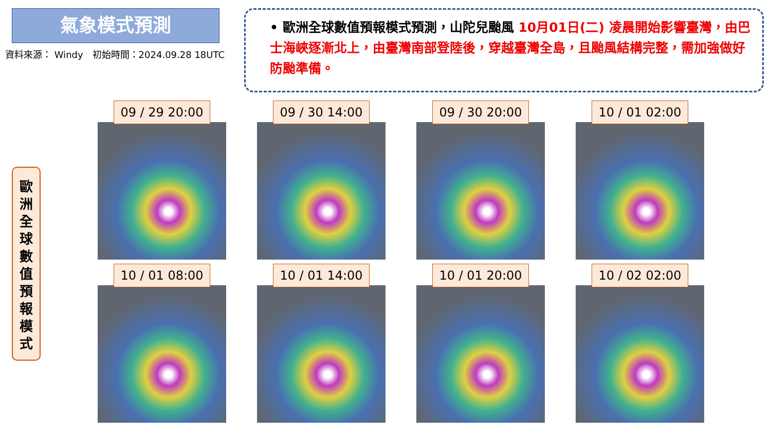氣象模式預測
資料來源： Windy　初始時間：2024.09.28 18UTC
• 歐洲全球數值預報模式預測，山陀兒颱風 10月01日(二) 凌晨開始影響臺灣，由巴士海峽逐漸北上，由臺灣南部登陸後，穿越臺灣全島，且颱風結構完整，需加強做好防颱準備。
歐
洲
全
球
數
值
預
報
模
式
09 / 29 20:00
09 / 30 14:00
09 / 30 20:00
10 / 01 02:00
10 / 01 08:00
10 / 01 14:00
10 / 01 20:00
10 / 02 02:00